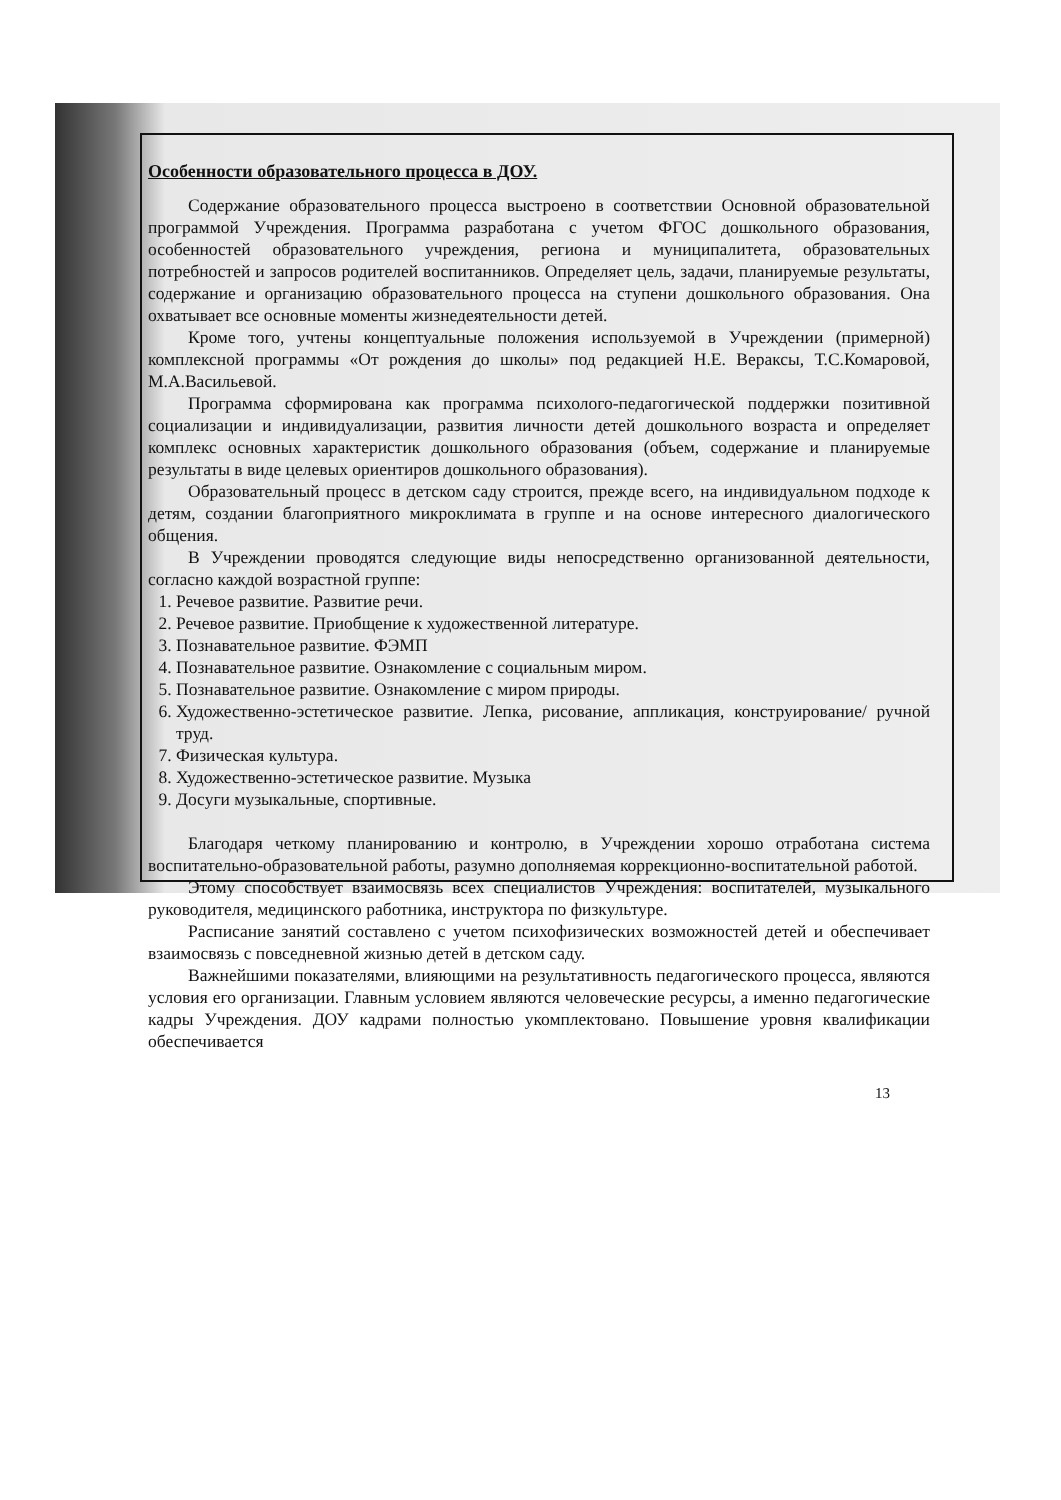Особенности образовательного процесса в ДОУ.
Содержание образовательного процесса выстроено в соответствии Основной образовательной программой Учреждения. Программа разработана с учетом ФГОС дошкольного образования, особенностей образовательного учреждения, региона и муниципалитета, образовательных потребностей и запросов родителей воспитанников. Определяет цель, задачи, планируемые результаты, содержание и организацию образовательного процесса на ступени дошкольного образования. Она охватывает все основные моменты жизнедеятельности детей.
Кроме того, учтены концептуальные положения используемой в Учреждении (примерной) комплексной программы «От рождения до школы» под редакцией Н.Е. Вераксы, Т.С.Комаровой, М.А.Васильевой.
Программа сформирована как программа психолого-педагогической поддержки позитивной социализации и индивидуализации, развития личности детей дошкольного возраста и определяет комплекс основных характеристик дошкольного образования (объем, содержание и планируемые результаты в виде целевых ориентиров дошкольного образования).
Образовательный процесс в детском саду строится, прежде всего, на индивидуальном подходе к детям, создании благоприятного микроклимата в группе и на основе интересного диалогического общения.
В Учреждении проводятся следующие виды непосредственно организованной деятельности, согласно каждой возрастной группе:
1. Речевое развитие. Развитие речи.
2. Речевое развитие. Приобщение к художественной литературе.
3. Познавательное развитие. ФЭМП
4. Познавательное развитие. Ознакомление с социальным миром.
5. Познавательное развитие. Ознакомление с миром природы.
6. Художественно-эстетическое развитие. Лепка, рисование, аппликация, конструирование/ ручной труд.
7. Физическая культура.
8. Художественно-эстетическое развитие. Музыка
9. Досуги музыкальные, спортивные.
Благодаря четкому планированию и контролю, в Учреждении хорошо отработана система воспитательно-образовательной работы, разумно дополняемая коррекционно-воспитательной работой.
Этому способствует взаимосвязь всех специалистов Учреждения: воспитателей, музыкального руководителя, медицинского работника, инструктора по физкультуре.
Расписание занятий составлено с учетом психофизических возможностей детей и обеспечивает взаимосвязь с повседневной жизнью детей в детском саду.
Важнейшими показателями, влияющими на результативность педагогического процесса, являются условия его организации. Главным условием являются человеческие ресурсы, а именно педагогические кадры Учреждения. ДОУ кадрами полностью укомплектовано. Повышение уровня квалификации обеспечивается
13